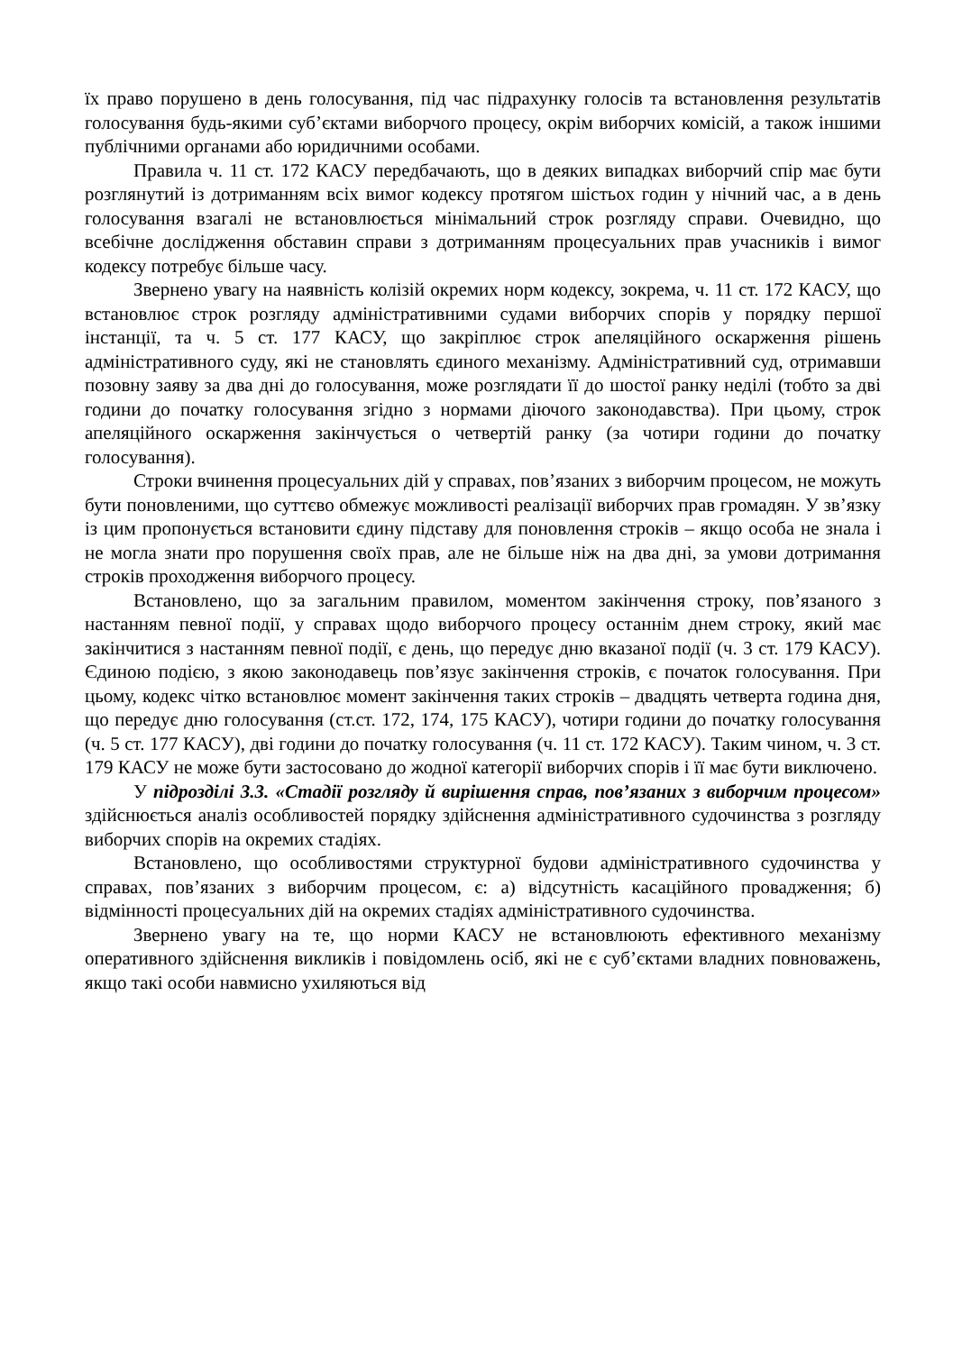їх право порушено в день голосування, під час підрахунку голосів та встановлення результатів голосування будь-якими суб’єктами виборчого процесу, окрім виборчих комісій, а також іншими публічними органами або юридичними особами.
Правила ч. 11 ст. 172 КАСУ передбачають, що в деяких випадках виборчий спір має бути розглянутий із дотриманням всіх вимог кодексу протягом шістьох годин у нічний час, а в день голосування взагалі не встановлюється мінімальний строк розгляду справи. Очевидно, що всебічне дослідження обставин справи з дотриманням процесуальних прав учасників і вимог кодексу потребує більше часу.
Звернено увагу на наявність колізій окремих норм кодексу, зокрема, ч. 11 ст. 172 КАСУ, що встановлює строк розгляду адміністративними судами виборчих спорів у порядку першої інстанції, та ч. 5 ст. 177 КАСУ, що закріплює строк апеляційного оскарження рішень адміністративного суду, які не становлять єдиного механізму. Адміністративний суд, отримавши позовну заяву за два дні до голосування, може розглядати її до шостої ранку неділі (тобто за дві години до початку голосування згідно з нормами діючого законодавства). При цьому, строк апеляційного оскарження закінчується о четвертій ранку (за чотири години до початку голосування).
Строки вчинення процесуальних дій у справах, пов’язаних з виборчим процесом, не можуть бути поновленими, що суттєво обмежує можливості реалізації виборчих прав громадян. У зв’язку із цим пропонується встановити єдину підставу для поновлення строків – якщо особа не знала і не могла знати про порушення своїх прав, але не більше ніж на два дні, за умови дотримання строків проходження виборчого процесу.
Встановлено, що за загальним правилом, моментом закінчення строку, пов’язаного з настанням певної події, у справах щодо виборчого процесу останнім днем строку, який має закінчитися з настанням певної події, є день, що передує дню вказаної події (ч. 3 ст. 179 КАСУ). Єдиною подією, з якою законодавець пов’язує закінчення строків, є початок голосування. При цьому, кодекс чітко встановлює момент закінчення таких строків – двадцять четверта година дня, що передує дню голосування (ст.ст. 172, 174, 175 КАСУ), чотири години до початку голосування (ч. 5 ст. 177 КАСУ), дві години до початку голосування (ч. 11 ст. 172 КАСУ). Таким чином, ч. 3 ст. 179 КАСУ не може бути застосовано до жодної категорії виборчих спорів і її має бути виключено.
У підрозділі 3.3. «Стадії розгляду й вирішення справ, пов’язаних з виборчим процесом» здійснюється аналіз особливостей порядку здійснення адміністративного судочинства з розгляду виборчих спорів на окремих стадіях.
Встановлено, що особливостями структурної будови адміністративного судочинства у справах, пов’язаних з виборчим процесом, є: а) відсутність касаційного провадження; б) відмінності процесуальних дій на окремих стадіях адміністративного судочинства.
Звернено увагу на те, що норми КАСУ не встановлюють ефективного механізму оперативного здійснення викликів і повідомлень осіб, які не є суб’єктами владних повноважень, якщо такі особи навмисно ухиляються від